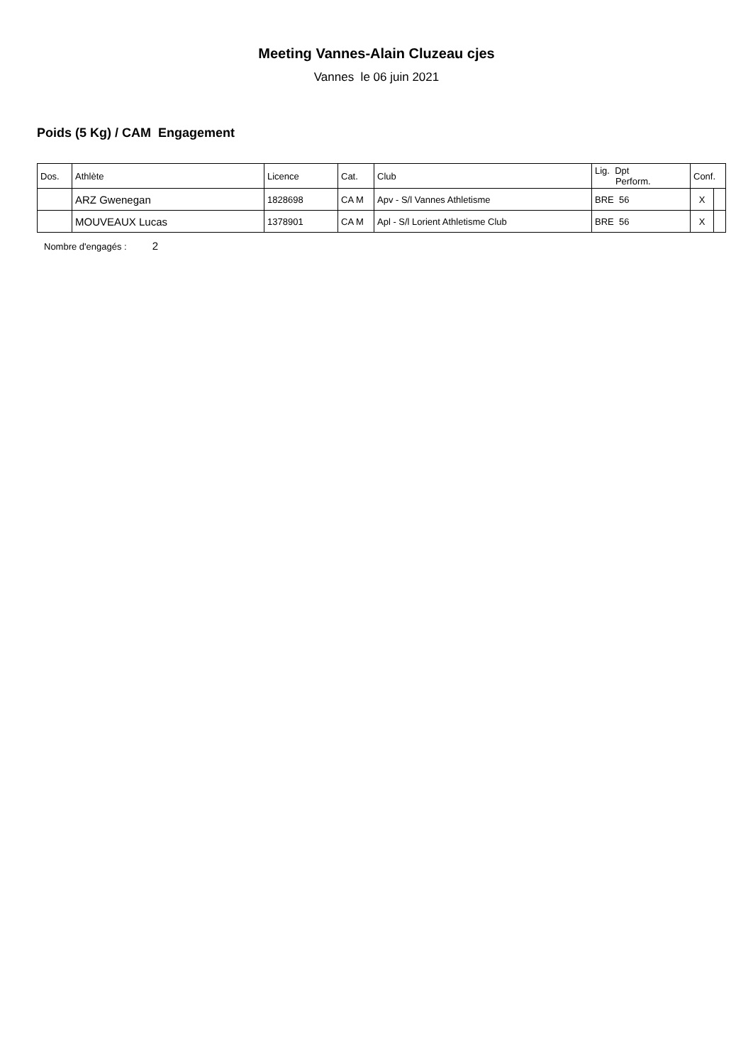Meeting Vannes-Alain Cluzeau cjes
Vannes le 06 juin 2021
Poids (5 Kg) / CAM Engagement
| Dos. | Athlète | Licence | Cat. | Club | Lig. Dpt Perform. | Conf. | |
| --- | --- | --- | --- | --- | --- | --- | --- |
| | ARZ Gwenegan | 1828698 | CA M | Apv - S/l Vannes Athletisme | BRE 56 | X | |
| | MOUVEAUX Lucas | 1378901 | CA M | Apl - S/l Lorient Athletisme Club | BRE 56 | X | |
Nombre d'engagés : 2